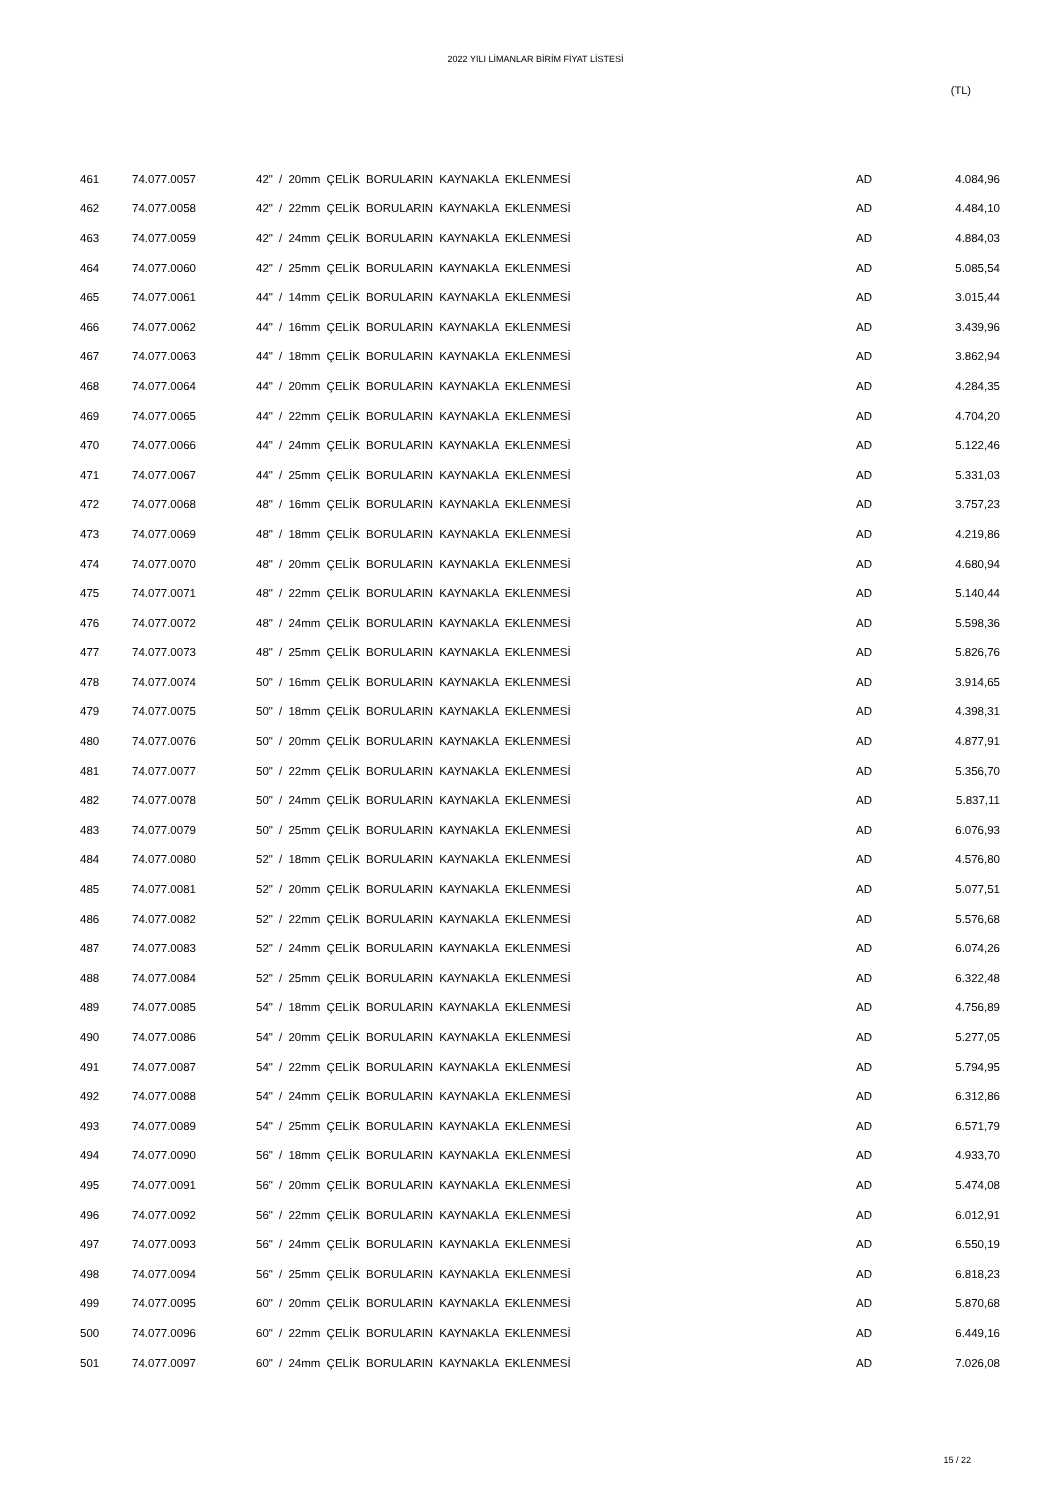2022 YILI LİMANLAR BİRİM FİYAT LİSTESİ
(TL)
| 461 | 74.077.0057 | 42" / 20mm ÇELİK BORULARIN KAYNAKLA EKLENMESİ | AD | 4.084,96 |
| 462 | 74.077.0058 | 42" / 22mm ÇELİK BORULARIN KAYNAKLA EKLENMESİ | AD | 4.484,10 |
| 463 | 74.077.0059 | 42" / 24mm ÇELİK BORULARIN KAYNAKLA EKLENMESİ | AD | 4.884,03 |
| 464 | 74.077.0060 | 42" / 25mm ÇELİK BORULARIN KAYNAKLA EKLENMESİ | AD | 5.085,54 |
| 465 | 74.077.0061 | 44" / 14mm ÇELİK BORULARIN KAYNAKLA EKLENMESİ | AD | 3.015,44 |
| 466 | 74.077.0062 | 44" / 16mm ÇELİK BORULARIN KAYNAKLA EKLENMESİ | AD | 3.439,96 |
| 467 | 74.077.0063 | 44" / 18mm ÇELİK BORULARIN KAYNAKLA EKLENMESİ | AD | 3.862,94 |
| 468 | 74.077.0064 | 44" / 20mm ÇELİK BORULARIN KAYNAKLA EKLENMESİ | AD | 4.284,35 |
| 469 | 74.077.0065 | 44" / 22mm ÇELİK BORULARIN KAYNAKLA EKLENMESİ | AD | 4.704,20 |
| 470 | 74.077.0066 | 44" / 24mm ÇELİK BORULARIN KAYNAKLA EKLENMESİ | AD | 5.122,46 |
| 471 | 74.077.0067 | 44" / 25mm ÇELİK BORULARIN KAYNAKLA EKLENMESİ | AD | 5.331,03 |
| 472 | 74.077.0068 | 48" / 16mm ÇELİK BORULARIN KAYNAKLA EKLENMESİ | AD | 3.757,23 |
| 473 | 74.077.0069 | 48" / 18mm ÇELİK BORULARIN KAYNAKLA EKLENMESİ | AD | 4.219,86 |
| 474 | 74.077.0070 | 48" / 20mm ÇELİK BORULARIN KAYNAKLA EKLENMESİ | AD | 4.680,94 |
| 475 | 74.077.0071 | 48" / 22mm ÇELİK BORULARIN KAYNAKLA EKLENMESİ | AD | 5.140,44 |
| 476 | 74.077.0072 | 48" / 24mm ÇELİK BORULARIN KAYNAKLA EKLENMESİ | AD | 5.598,36 |
| 477 | 74.077.0073 | 48" / 25mm ÇELİK BORULARIN KAYNAKLA EKLENMESİ | AD | 5.826,76 |
| 478 | 74.077.0074 | 50" / 16mm ÇELİK BORULARIN KAYNAKLA EKLENMESİ | AD | 3.914,65 |
| 479 | 74.077.0075 | 50" / 18mm ÇELİK BORULARIN KAYNAKLA EKLENMESİ | AD | 4.398,31 |
| 480 | 74.077.0076 | 50" / 20mm ÇELİK BORULARIN KAYNAKLA EKLENMESİ | AD | 4.877,91 |
| 481 | 74.077.0077 | 50" / 22mm ÇELİK BORULARIN KAYNAKLA EKLENMESİ | AD | 5.356,70 |
| 482 | 74.077.0078 | 50" / 24mm ÇELİK BORULARIN KAYNAKLA EKLENMESİ | AD | 5.837,11 |
| 483 | 74.077.0079 | 50" / 25mm ÇELİK BORULARIN KAYNAKLA EKLENMESİ | AD | 6.076,93 |
| 484 | 74.077.0080 | 52" / 18mm ÇELİK BORULARIN KAYNAKLA EKLENMESİ | AD | 4.576,80 |
| 485 | 74.077.0081 | 52" / 20mm ÇELİK BORULARIN KAYNAKLA EKLENMESİ | AD | 5.077,51 |
| 486 | 74.077.0082 | 52" / 22mm ÇELİK BORULARIN KAYNAKLA EKLENMESİ | AD | 5.576,68 |
| 487 | 74.077.0083 | 52" / 24mm ÇELİK BORULARIN KAYNAKLA EKLENMESİ | AD | 6.074,26 |
| 488 | 74.077.0084 | 52" / 25mm ÇELİK BORULARIN KAYNAKLA EKLENMESİ | AD | 6.322,48 |
| 489 | 74.077.0085 | 54" / 18mm ÇELİK BORULARIN KAYNAKLA EKLENMESİ | AD | 4.756,89 |
| 490 | 74.077.0086 | 54" / 20mm ÇELİK BORULARIN KAYNAKLA EKLENMESİ | AD | 5.277,05 |
| 491 | 74.077.0087 | 54" / 22mm ÇELİK BORULARIN KAYNAKLA EKLENMESİ | AD | 5.794,95 |
| 492 | 74.077.0088 | 54" / 24mm ÇELİK BORULARIN KAYNAKLA EKLENMESİ | AD | 6.312,86 |
| 493 | 74.077.0089 | 54" / 25mm ÇELİK BORULARIN KAYNAKLA EKLENMESİ | AD | 6.571,79 |
| 494 | 74.077.0090 | 56" / 18mm ÇELİK BORULARIN KAYNAKLA EKLENMESİ | AD | 4.933,70 |
| 495 | 74.077.0091 | 56" / 20mm ÇELİK BORULARIN KAYNAKLA EKLENMESİ | AD | 5.474,08 |
| 496 | 74.077.0092 | 56" / 22mm ÇELİK BORULARIN KAYNAKLA EKLENMESİ | AD | 6.012,91 |
| 497 | 74.077.0093 | 56" / 24mm ÇELİK BORULARIN KAYNAKLA EKLENMESİ | AD | 6.550,19 |
| 498 | 74.077.0094 | 56" / 25mm ÇELİK BORULARIN KAYNAKLA EKLENMESİ | AD | 6.818,23 |
| 499 | 74.077.0095 | 60" / 20mm ÇELİK BORULARIN KAYNAKLA EKLENMESİ | AD | 5.870,68 |
| 500 | 74.077.0096 | 60" / 22mm ÇELİK BORULARIN KAYNAKLA EKLENMESİ | AD | 6.449,16 |
| 501 | 74.077.0097 | 60" / 24mm ÇELİK BORULARIN KAYNAKLA EKLENMESİ | AD | 7.026,08 |
15 / 22